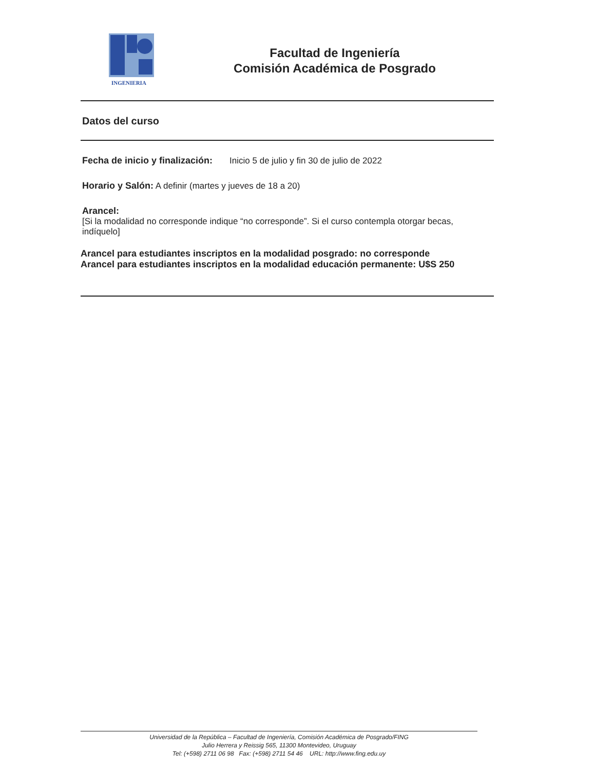INGENIERIA
Facultad de Ingeniería
Comisión Académica de Posgrado
Datos del curso
Fecha de inicio y finalización: Inicio 5 de julio y fin 30 de julio de 2022
Horario y Salón: A definir (martes y jueves de 18 a 20)
Arancel:
[Si la modalidad no corresponde indique “no corresponde”. Si el curso contempla otorgar becas, indíquelo]
Arancel para estudiantes inscriptos en la modalidad posgrado: no corresponde
Arancel para estudiantes inscriptos en la modalidad educación permanente: U$S 250
Universidad de la República – Facultad de Ingeniería, Comisión Académica de Posgrado/FING
Julio Herrera y Reissig 565, 11300 Montevideo, Uruguay
Tel: (+598) 2711 06 98 Fax: (+598) 2711 54 46 URL: http://www.fing.edu.uy